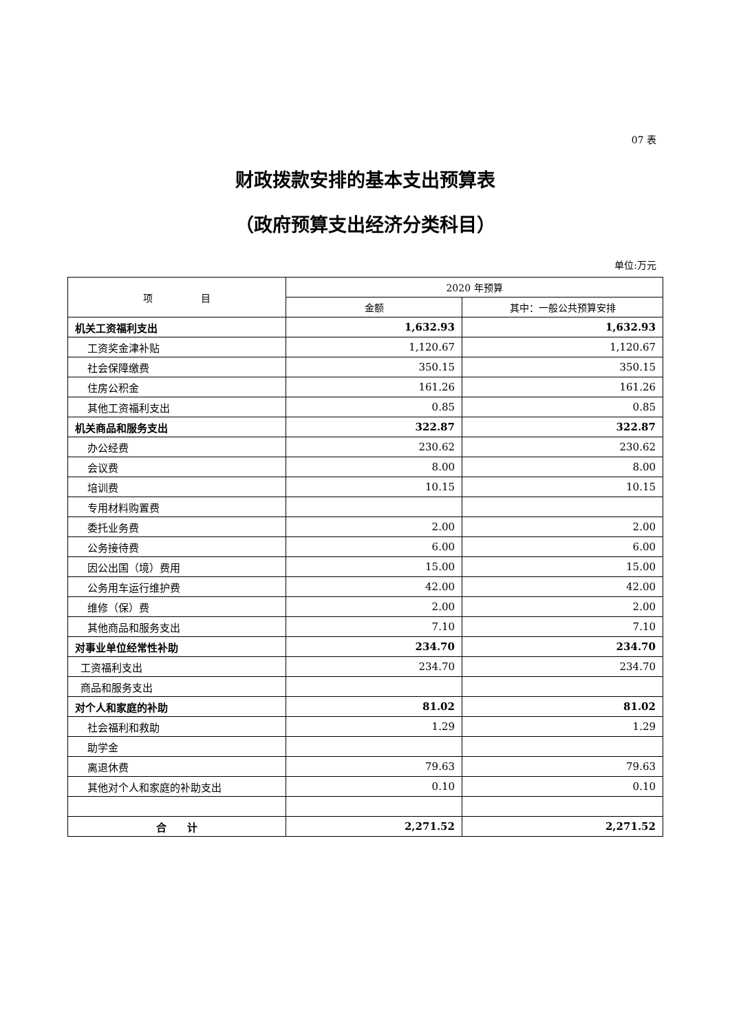07 表
财政拨款安排的基本支出预算表
（政府预算支出经济分类科目）
单位:万元
| 项 目 | 2020 年预算 | |
| --- | --- | --- |
| | 金额 | 其中：一般公共预算安排 |
| 机关工资福利支出 | 1,632.93 | 1,632.93 |
| 工资奖金津补贴 | 1,120.67 | 1,120.67 |
| 社会保障缴费 | 350.15 | 350.15 |
| 住房公积金 | 161.26 | 161.26 |
| 其他工资福利支出 | 0.85 | 0.85 |
| 机关商品和服务支出 | 322.87 | 322.87 |
| 办公经费 | 230.62 | 230.62 |
| 会议费 | 8.00 | 8.00 |
| 培训费 | 10.15 | 10.15 |
| 专用材料购置费 | | |
| 委托业务费 | 2.00 | 2.00 |
| 公务接待费 | 6.00 | 6.00 |
| 因公出国（境）费用 | 15.00 | 15.00 |
| 公务用车运行维护费 | 42.00 | 42.00 |
| 维修（保）费 | 2.00 | 2.00 |
| 其他商品和服务支出 | 7.10 | 7.10 |
| 对事业单位经常性补助 | 234.70 | 234.70 |
| 工资福利支出 | 234.70 | 234.70 |
| 商品和服务支出 | | |
| 对个人和家庭的补助 | 81.02 | 81.02 |
| 社会福利和救助 | 1.29 | 1.29 |
| 助学金 | | |
| 离退休费 | 79.63 | 79.63 |
| 其他对个人和家庭的补助支出 | 0.10 | 0.10 |
| 合 计 | 2,271.52 | 2,271.52 |